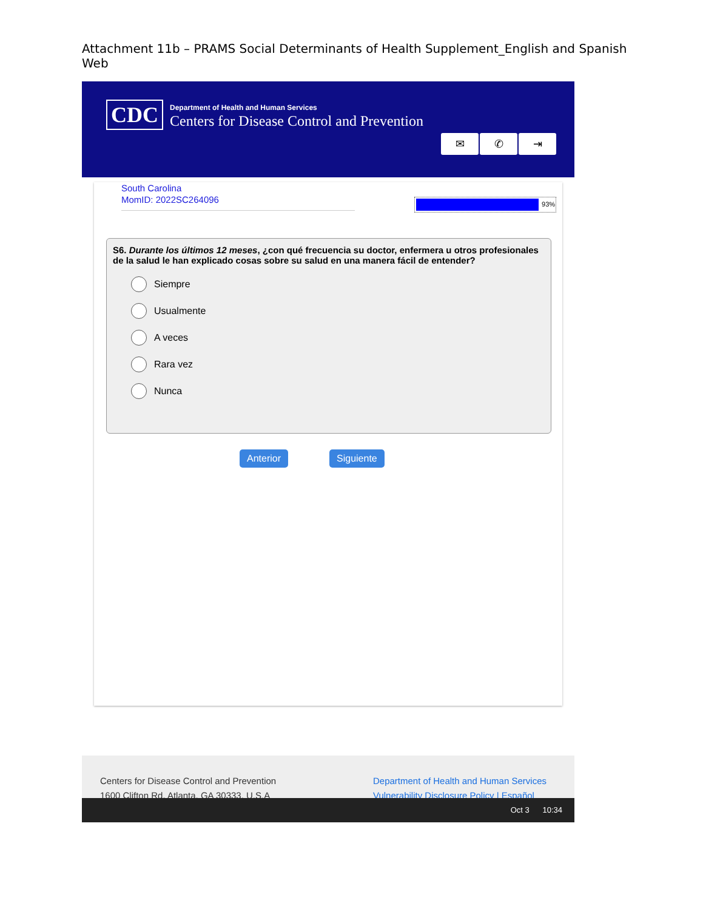Attachment 11b – PRAMS Social Determinants of Health Supplement_English and Spanish Web
CDC
Department of Health and Human Services
Centers for Disease Control and Prevention
✉ ✆ ⇥
South Carolina
MomID: 2022SC264096
93%
S6. Durante los últimos 12 meses, ¿con qué frecuencia su doctor, enfermera u otros profesionales de la salud le han explicado cosas sobre su salud en una manera fácil de entender?
Siempre
Usualmente
A veces
Rara vez
Nunca
Anterior Siguiente
Centers for Disease Control and Prevention
1600 Clifton Rd. Atlanta, GA 30333, U.S.A
Department of Health and Human Services
Vulnerability Disclosure Policy | Español
Oct 3 10:34